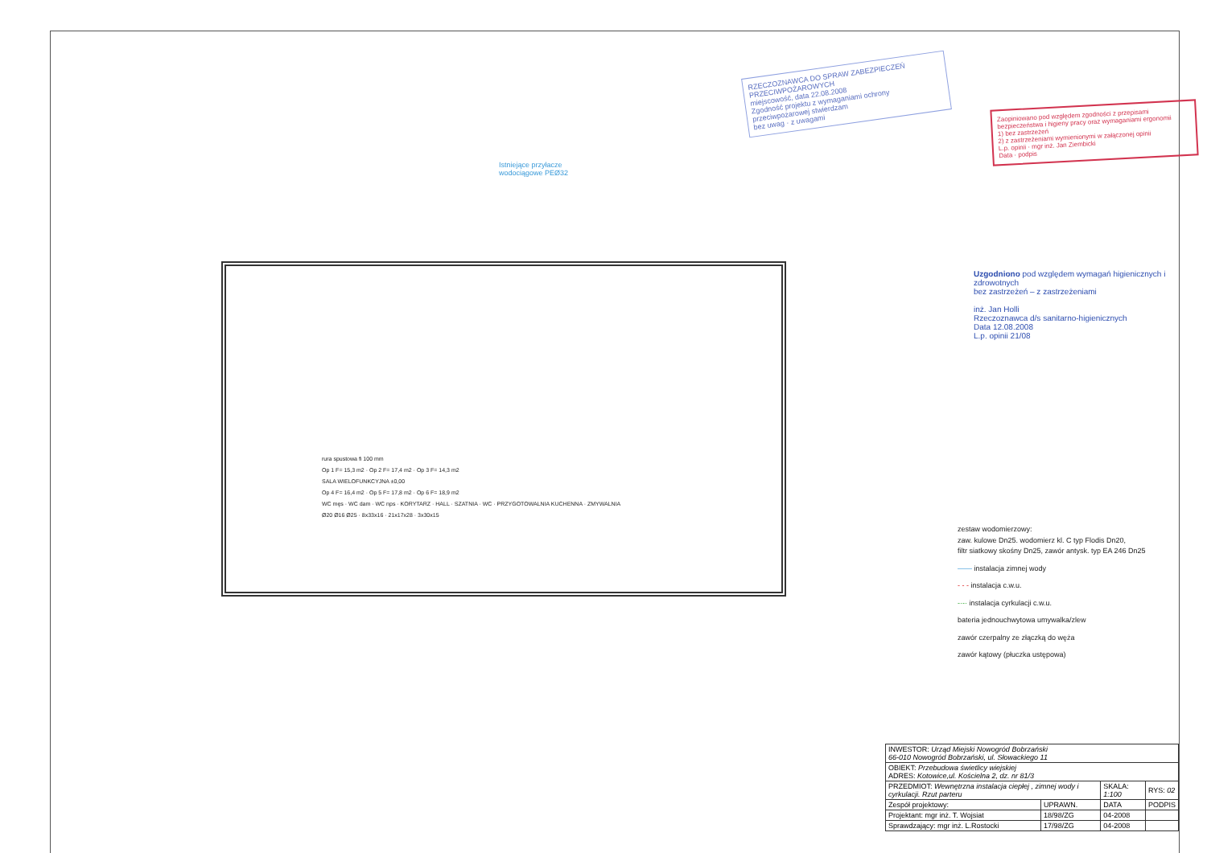Istniejące przyłacze
wodociągowe PEØ32
rura spustowa fi 100 mm
Op 1 F= 15,3 m2 · Op 2 F= 17,4 m2 · Op 3 F= 14,3 m2
SALA WIELOFUNKCYJNA ±0,00
Op 4 F= 16,4 m2 · Op 5 F= 17,8 m2 · Op 6 F= 18,9 m2
WC męs · WC dam · WC nps · KORYTARZ · HALL · SZATNIA · WC · PRZYGOTOWALNIA KUCHENNA · ZMYWALNIA
Ø20 Ø16 Ø25 · 8x33x16 · 21x17x28 · 3x30x15
RZECZOZNAWCA DO SPRAW ZABEZPIECZEŃ PRZECIWPOŻAROWYCH
miejscowość, data 22.08.2008
Zgodność projektu z wymaganiami ochrony przeciwpożarowej stwierdzam
bez uwag · z uwagami
Zaopiniowano pod względem zgodności z przepisami bezpieczeństwa i higieny pracy oraz wymaganiami ergonomii
1) bez zastrzeżeń
2) z zastrzeżeniami wymienionymi w załączonej opinii
L.p. opinii · mgr inż. Jan Ziembicki
Data · podpis
Uzgodniono pod względem wymagań higienicznych i zdrowotnych
bez zastrzeżeń – z zastrzeżeniami
inż. Jan Holli
Rzeczoznawca d/s sanitarno-higienicznych
Data 12.08.2008
L.p. opinii 21/08
zestaw wodomierzowy:
zaw. kulowe Dn25. wodomierz kl. C typ Flodis Dn20,
filtr siatkowy skośny Dn25, zawór antysk. typ EA 246 Dn25
—— instalacja zimnej wody
- - - instalacja c.w.u.
-·-· instalacja cyrkulacji c.w.u.
bateria jednouchwytowa umywalka/zlew
zawór czerpalny ze złączką do węża
zawór kątowy (płuczka ustępowa)
| INWESTOR: Urząd Miejski Nowogród Bobrzański 66-010 Nowogród Bobrzański, ul. Słowackiego 11 | | | |
| OBIEKT: Przebudowa świetlicy wiejskiej ADRES: Kotowice,ul. Kościelna 2, dz. nr 81/3 | | | |
| PRZEDMIOT: Wewnętrzna instalacja ciepłej , zimnej wody i cyrkulacji. Rzut parteru | | SKALA: 1:100 | RYS: 02 |
| Zespół projektowy: | UPRAWN. | DATA | PODPIS |
| Projektant: mgr inż. T. Wojsiat | 18/98/ZG | 04-2008 | |
| Sprawdzający: mgr inż. L.Rostocki | 17/98/ZG | 04-2008 | |